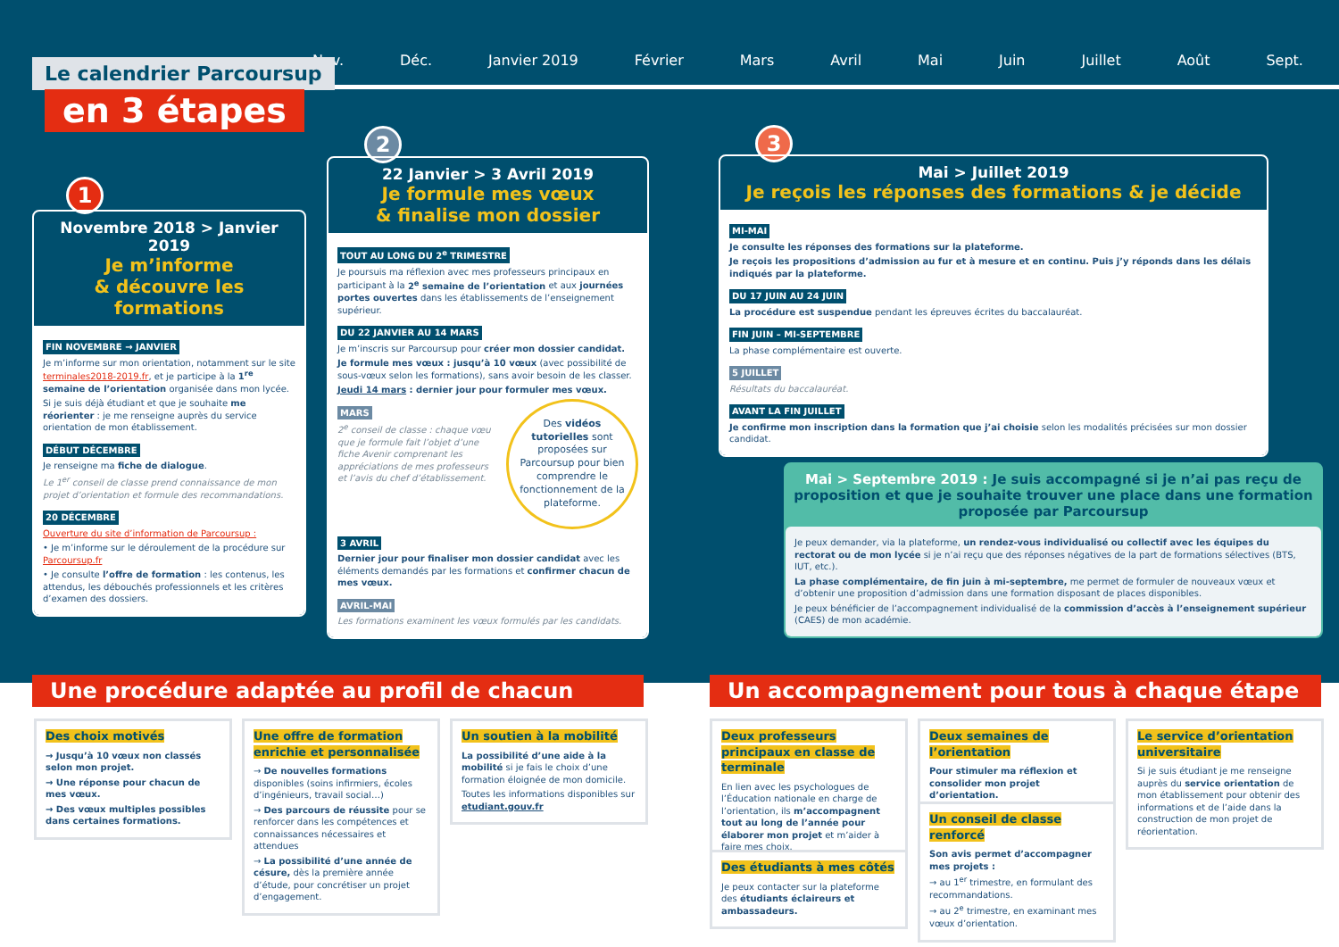Nov. Déc. Janvier 2019 Février Mars Avril Mai Juin Juillet Août Sept.
Le calendrier Parcoursup
en 3 étapes
1
2 3
Novembre 2018 > Janvier 2019
Je m’informe
& découvre les formations
FIN NOVEMBRE → JANVIER
Je m’informe sur mon orientation, notamment sur le site terminales2018-2019.fr, et je participe à la 1<sup>re</sup> semaine de l’orientation organisée dans mon lycée.
Si je suis déjà étudiant et que je souhaite me réorienter : je me renseigne auprès du service orientation de mon établissement.
DÉBUT DÉCEMBRE
Je renseigne ma fiche de dialogue.
Le 1<sup>er</sup> conseil de classe prend connaissance de mon projet d’orientation et formule des recommandations.
20 DÉCEMBRE
Ouverture du site d’information de Parcoursup :
• Je m’informe sur le déroulement de la procédure sur Parcoursup.fr
• Je consulte l’offre de formation : les contenus, les attendus, les débouchés professionnels et les critères d’examen des dossiers.
22 Janvier > 3 Avril 2019
Je formule mes vœux
& finalise mon dossier
TOUT AU LONG DU 2<sup>e</sup> TRIMESTRE
Je poursuis ma réflexion avec mes professeurs principaux en participant à la 2<sup>e</sup> semaine de l’orientation et aux journées portes ouvertes dans les établissements de l’enseignement supérieur.
DU 22 JANVIER AU 14 MARS
Je m’inscris sur Parcoursup pour créer mon dossier candidat.
Je formule mes vœux : jusqu’à 10 vœux (avec possibilité de sous-vœux selon les formations), sans avoir besoin de les classer.
Jeudi 14 mars : dernier jour pour formuler mes vœux.
MARS
2<sup>e</sup> conseil de classe : chaque vœu que je formule fait l’objet d’une fiche Avenir comprenant les appréciations de mes professeurs et l’avis du chef d’établissement.
Des vidéos tutorielles sont proposées sur Parcoursup pour bien comprendre le fonctionnement de la plateforme.
3 AVRIL
Dernier jour pour finaliser mon dossier candidat avec les éléments demandés par les formations et confirmer chacun de mes vœux.
AVRIL-MAI
Les formations examinent les vœux formulés par les candidats.
Mai > Juillet 2019
Je reçois les réponses des formations & je décide
MI-MAI
Je consulte les réponses des formations sur la plateforme.
Je reçois les propositions d’admission au fur et à mesure et en continu. Puis j’y réponds dans les délais indiqués par la plateforme.
DU 17 JUIN AU 24 JUIN
La procédure est suspendue pendant les épreuves écrites du baccalauréat.
FIN JUIN – MI-SEPTEMBRE
La phase complémentaire est ouverte.
5 JUILLET
Résultats du baccalauréat.
AVANT LA FIN JUILLET
Je confirme mon inscription dans la formation que j’ai choisie selon les modalités précisées sur mon dossier candidat.
Mai > Septembre 2019 : Je suis accompagné si je n’ai pas reçu de proposition et que je souhaite trouver une place dans une formation proposée par Parcoursup
Je peux demander, via la plateforme, un rendez-vous individualisé ou collectif avec les équipes du rectorat ou de mon lycée si je n’ai reçu que des réponses négatives de la part de formations sélectives (BTS, IUT, etc.).
La phase complémentaire, de fin juin à mi-septembre, me permet de formuler de nouveaux vœux et d’obtenir une proposition d’admission dans une formation disposant de places disponibles.
Je peux bénéficier de l’accompagnement individualisé de la commission d’accès à l’enseignement supérieur (CAES) de mon académie.
Une procédure adaptée au profil de chacun Un accompagnement pour tous à chaque étape
Des choix motivés
→ Jusqu’à 10 vœux non classés selon mon projet.
→ Une réponse pour chacun de mes vœux.
→ Des vœux multiples possibles dans certaines formations.
Une offre de formation enrichie et personnalisée
→ De nouvelles formations disponibles (soins infirmiers, écoles d’ingénieurs, travail social…)
→ Des parcours de réussite pour se renforcer dans les compétences et connaissances nécessaires et attendues
→ La possibilité d’une année de césure, dès la première année d’étude, pour concrétiser un projet d’engagement.
Un soutien à la mobilité
La possibilité d’une aide à la mobilité si je fais le choix d’une formation éloignée de mon domicile.
Toutes les informations disponibles sur etudiant.gouv.fr
Deux professeurs principaux en classe de terminale
En lien avec les psychologues de l’Éducation nationale en charge de l’orientation, ils m’accompagnent tout au long de l’année pour élaborer mon projet et m’aider à faire mes choix.
Des étudiants à mes côtés
Je peux contacter sur la plateforme des étudiants éclaireurs et ambassadeurs.
Deux semaines de l’orientation
Pour stimuler ma réflexion et consolider mon projet d’orientation.
Un conseil de classe renforcé
Son avis permet d’accompagner mes projets :
→ au 1<sup>er</sup> trimestre, en formulant des recommandations.
→ au 2<sup>e</sup> trimestre, en examinant mes vœux d’orientation.
Le service d’orientation universitaire
Si je suis étudiant je me renseigne auprès du service orientation de mon établissement pour obtenir des informations et de l’aide dans la construction de mon projet de réorientation.